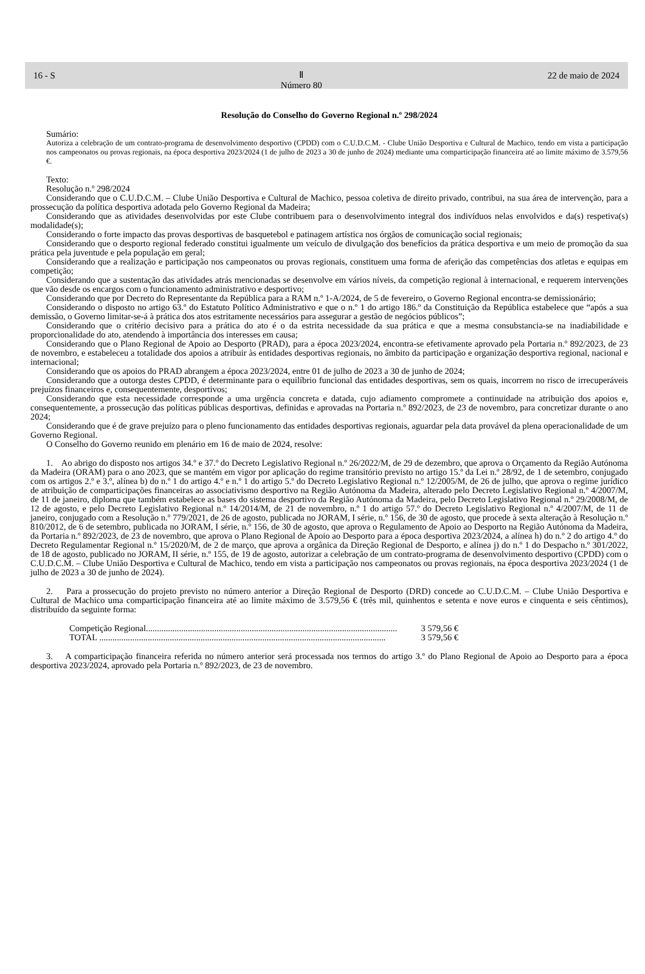16 - S Ⅱ
Número 80 22 de maio de 2024
Resolução do Conselho do Governo Regional n.º 298/2024
Sumário:
Autoriza a celebração de um contrato-programa de desenvolvimento desportivo (CPDD) com o C.U.D.C.M. - Clube União Desportiva e Cultural de Machico, tendo em vista a participação nos campeonatos ou provas regionais, na época desportiva 2023/2024 (1 de julho de 2023 a 30 de junho de 2024) mediante uma comparticipação financeira até ao limite máximo de 3.579,56 €.
Texto:
Resolução n.º 298/2024
Considerando que o C.U.D.C.M. – Clube União Desportiva e Cultural de Machico, pessoa coletiva de direito privado, contribui, na sua área de intervenção, para a prossecução da política desportiva adotada pelo Governo Regional da Madeira;
Considerando que as atividades desenvolvidas por este Clube contribuem para o desenvolvimento integral dos indivíduos nelas envolvidos e da(s) respetiva(s) modalidade(s);
Considerando o forte impacto das provas desportivas de basquetebol e patinagem artística nos órgãos de comunicação social regionais;
Considerando que o desporto regional federado constitui igualmente um veículo de divulgação dos benefícios da prática desportiva e um meio de promoção da sua prática pela juventude e pela população em geral;
Considerando que a realização e participação nos campeonatos ou provas regionais, constituem uma forma de aferição das competências dos atletas e equipas em competição;
Considerando que a sustentação das atividades atrás mencionadas se desenvolve em vários níveis, da competição regional à internacional, e requerem intervenções que vão desde os encargos com o funcionamento administrativo e desportivo;
Considerando que por Decreto do Representante da República para a RAM n.º 1-A/2024, de 5 de fevereiro, o Governo Regional encontra-se demissionário;
Considerando o disposto no artigo 63.º do Estatuto Político Administrativo e que o n.º 1 do artigo 186.º da Constituição da República estabelece que “após a sua demissão, o Governo limitar-se-á à prática dos atos estritamente necessários para assegurar a gestão de negócios públicos”;
Considerando que o critério decisivo para a prática do ato é o da estrita necessidade da sua prática e que a mesma consubstancia-se na inadiabilidade e proporcionalidade do ato, atendendo à importância dos interesses em causa;
Considerando que o Plano Regional de Apoio ao Desporto (PRAD), para a época 2023/2024, encontra-se efetivamente aprovado pela Portaria n.º 892/2023, de 23 de novembro, e estabeleceu a totalidade dos apoios a atribuir às entidades desportivas regionais, no âmbito da participação e organização desportiva regional, nacional e internacional;
Considerando que os apoios do PRAD abrangem a época 2023/2024, entre 01 de julho de 2023 a 30 de junho de 2024;
Considerando que a outorga destes CPDD, é determinante para o equilíbrio funcional das entidades desportivas, sem os quais, incorrem no risco de irrecuperáveis prejuízos financeiros e, consequentemente, desportivos;
Considerando que esta necessidade corresponde a uma urgência concreta e datada, cujo adiamento compromete a continuidade na atribuição dos apoios e, consequentemente, a prossecução das políticas públicas desportivas, definidas e aprovadas na Portaria n.º 892/2023, de 23 de novembro, para concretizar durante o ano 2024;
Considerando que é de grave prejuízo para o pleno funcionamento das entidades desportivas regionais, aguardar pela data provável da plena operacionalidade de um Governo Regional.
O Conselho do Governo reunido em plenário em 16 de maio de 2024, resolve:
1. Ao abrigo do disposto nos artigos 34.º e 37.º do Decreto Legislativo Regional n.º 26/2022/M, de 29 de dezembro, que aprova o Orçamento da Região Autónoma da Madeira (ORAM) para o ano 2023, que se mantém em vigor por aplicação do regime transitório previsto no artigo 15.º da Lei n.º 28/92, de 1 de setembro, conjugado com os artigos 2.º e 3.º, alínea b) do n.º 1 do artigo 4.º e n.º 1 do artigo 5.º do Decreto Legislativo Regional n.º 12/2005/M, de 26 de julho, que aprova o regime jurídico de atribuição de comparticipações financeiras ao associativismo desportivo na Região Autónoma da Madeira, alterado pelo Decreto Legislativo Regional n.º 4/2007/M, de 11 de janeiro, diploma que também estabelece as bases do sistema desportivo da Região Autónoma da Madeira, pelo Decreto Legislativo Regional n.º 29/2008/M, de 12 de agosto, e pelo Decreto Legislativo Regional n.º 14/2014/M, de 21 de novembro, n.º 1 do artigo 57.º do Decreto Legislativo Regional n.º 4/2007/M, de 11 de janeiro, conjugado com a Resolução n.º 779/2021, de 26 de agosto, publicada no JORAM, I série, n.º 156, de 30 de agosto, que procede à sexta alteração à Resolução n.º 810/2012, de 6 de setembro, publicada no JORAM, I série, n.º 156, de 30 de agosto, que aprova o Regulamento de Apoio ao Desporto na Região Autónoma da Madeira, da Portaria n.º 892/2023, de 23 de novembro, que aprova o Plano Regional de Apoio ao Desporto para a época desportiva 2023/2024, a alínea h) do n.º 2 do artigo 4.º do Decreto Regulamentar Regional n.º 15/2020/M, de 2 de março, que aprova a orgânica da Direção Regional de Desporto, e alínea j) do n.º 1 do Despacho n.º 301/2022, de 18 de agosto, publicado no JORAM, II série, n.º 155, de 19 de agosto, autorizar a celebração de um contrato-programa de desenvolvimento desportivo (CPDD) com o C.U.D.C.M. – Clube União Desportiva e Cultural de Machico, tendo em vista a participação nos campeonatos ou provas regionais, na época desportiva 2023/2024 (1 de julho de 2023 a 30 de junho de 2024).
2. Para a prossecução do projeto previsto no número anterior a Direção Regional de Desporto (DRD) concede ao C.U.D.C.M. – Clube União Desportiva e Cultural de Machico uma comparticipação financeira até ao limite máximo de 3.579,56 € (três mil, quinhentos e setenta e nove euros e cinquenta e seis cêntimos), distribuído da seguinte forma:
Competição Regional.................................................................................................................. 3 579,56 €
TOTAL .................................................................................................................................. 3 579,56 €
3. A comparticipação financeira referida no número anterior será processada nos termos do artigo 3.º do Plano Regional de Apoio ao Desporto para a época desportiva 2023/2024, aprovado pela Portaria n.º 892/2023, de 23 de novembro.